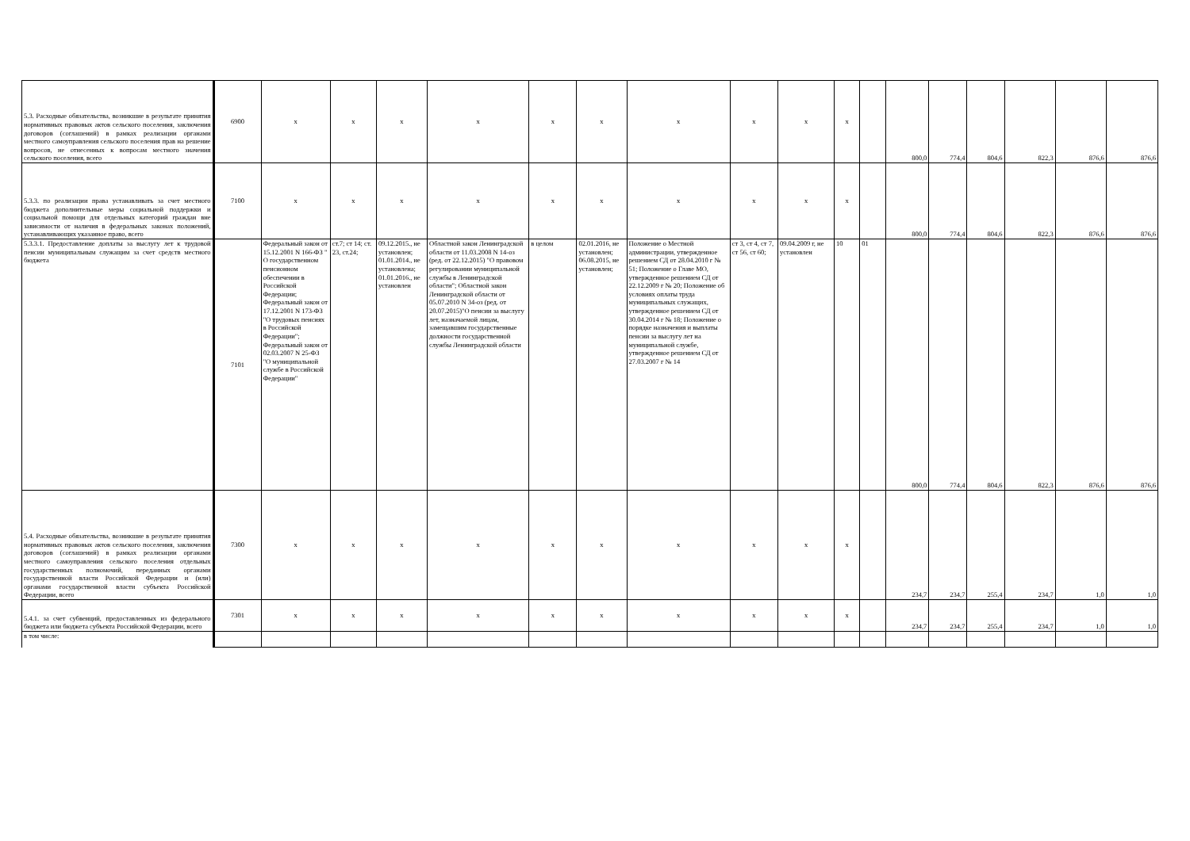| 5.3. Расходные обязательства, возникшие в результате принятия нормативных правовых актов сельского поселения, заключения договоров (соглашений) в рамках реализации органами местного самоуправления сельского поселения прав на решение вопросов, не отнесенных к вопросам местного значения сельского поселения, всего | 6900 | x | x | x | x | x | x | x | x | x | x | | 800,0 | 774,4 | 804,6 | 822,3 | 876,6 | 876,6 |
| 5.3.3. по реализации права устанавливать за счет местного бюджета дополнительные меры социальной поддержки и социальной помощи для отдельных категорий граждан вне зависимости от наличия в федеральных законах положений, устанавливающих указанное право, всего | 7100 | x | x | x | x | x | x | x | x | x | x | | 800,0 | 774,4 | 804,6 | 822,3 | 876,6 | 876,6 |
| 5.3.3.1. Предоставление доплаты за выслугу лет к трудовой пенсии муниципальным служащим за счет средств местного бюджета | 7101 | Федеральный закон от 15.12.2001 N 166-ФЗ " О государственном пенсионном обеспечении в Российской Федерации; Федеральный закон от 17.12.2001 N 173-ФЗ "О трудовых пенсиях в Российской Федерации"; Федеральный закон от 02.03.2007 N 25-ФЗ "О муниципальной службе в Российской Федерации" | ст.7; ст 14; ст. 23, ст.24; | 09.12.2015., не установлен; 01.01.2014., не установлена; 01.01.2016., не установлен | Областной закон Ленинградской области от 11.03.2008 N 14-оз (ред. от 22.12.2015) "О правовом регулировании муниципальной службы в Ленинградской области"; Областной закон Ленинградской области от 05.07.2010 N 34-оз (ред. от 20.07.2015)"О пенсии за выслугу лет, назначаемой лицам, замещавшим государственные должности государственной службы Ленинградской области | в целом | 02.01.2016, не установлен; 06.08.2015, не установлен; | Положение о Местной администрации, утвержденное решением СД от 28.04.2010 г № 51; Положение о Главе МО, утвержденное решением СД от 22.12.2009 г № 20; Положение об условиях оплаты труда муниципальных служащих, утвержденное решением СД от 30.04.2014 г № 18; Положение о порядке назначения и выплаты пенсии за выслугу лет на муниципальной службе, утвержденное решением СД от 27.03.2007 г № 14 | ст 3, ст 4, ст 7, ст 56, ст 60; | 09.04.2009 г, не установлен | 10 | 01 | 800,0 | 774,4 | 804,6 | 822,3 | 876,6 | 876,6 |
| 5.4. Расходные обязательства, возникшие в результате принятия нормативных правовых актов сельского поселения, заключения договоров (соглашений) в рамках реализации органами местного самоуправления сельского поселения отдельных государственных полномочий, переданных органами государственной власти Российской Федерации и (или) органами государственной власти субъекта Российской Федерации, всего | 7300 | x | x | x | x | x | x | x | x | x | x | | 234,7 | 234,7 | 255,4 | 234,7 | 1,0 | 1,0 |
| 5.4.1. за счет субвенций, предоставленных из федерального бюджета или бюджета субъекта Российской Федерации, всего | 7301 | x | x | x | x | x | x | x | x | x | x | | 234,7 | 234,7 | 255,4 | 234,7 | 1,0 | 1,0 |
| в том числе: | | | | | | | | | | | | | | | | | | |